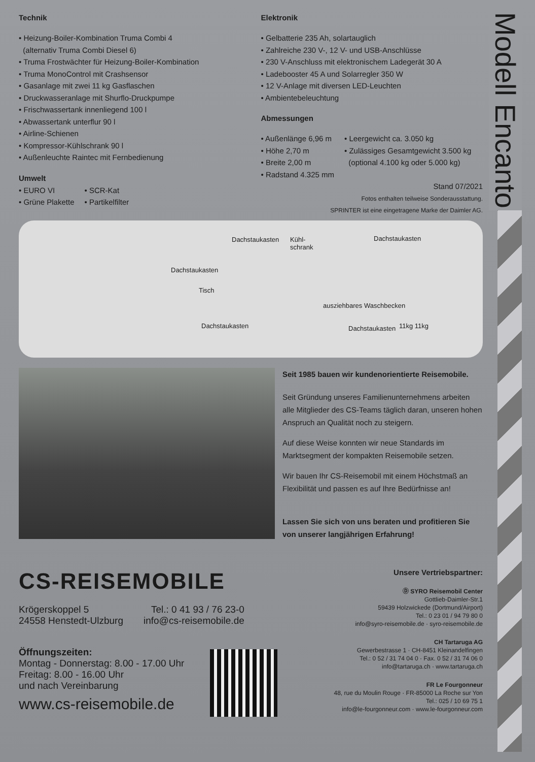Modell Encanto
Technik
Heizung-Boiler-Kombination Truma Combi 4
(alternativ Truma Combi Diesel 6)
Truma Frostwächter für Heizung-Boiler-Kombination
Truma MonoControl mit Crashsensor
Gasanlage mit zwei 11 kg Gasflaschen
Druckwasseranlage mit Shurflo-Druckpumpe
Frischwassertank innenliegend 100 l
Abwassertank unterflur 90 l
Airline-Schienen
Kompressor-Kühlschrank 90 l
Außenleuchte Raintec mit Fernbedienung
Umwelt
EURO VI
Grüne Plakette
SCR-Kat
Partikelfilter
Elektronik
Gelbatterie 235 Ah, solartauglich
Zahlreiche 230 V-, 12 V- und USB-Anschlüsse
230 V-Anschluss mit elektronischem Ladegerät 30 A
Ladebooster 45 A und Solarregler 350 W
12 V-Anlage mit diversen LED-Leuchten
Ambientebeleuchtung
Abmessungen
Außenlänge 6,96 m
Höhe 2,70 m
Breite 2,00 m
Radstand 4.325 mm
Leergewicht ca. 3.050 kg
Zulässiges Gesamtgewicht 3.500 kg
(optional 4.100 kg oder 5.000 kg)
Stand 07/2021
Fotos enthalten teilweise Sonderausstattung.
SPRINTER ist eine eingetragene Marke der Daimler AG.
Dachstaukasten Kühl-
schrank
Dachstaukasten
Dachstaukasten
Tisch
Dachstaukasten
ausziehbares Waschbecken
Dachstaukasten 11kg 11kg
Seit 1985 bauen wir kundenorientierte Reisemobile.
Seit Gründung unseres Familienunternehmens arbeiten alle Mitglieder des CS-Teams täglich daran, unseren hohen Anspruch an Qualität noch zu steigern.
Auf diese Weise konnten wir neue Standards im Marktsegment der kompakten Reisemobile setzen.
Wir bauen Ihr CS-Reisemobil mit einem Höchstmaß an Flexibilität und passen es auf Ihre Bedürfnisse an!
Lassen Sie sich von uns beraten und profitieren Sie von unserer langjährigen Erfahrung!
CS-REISEMOBILE
Krögerskoppel 5
24558 Henstedt-Ulzburg
Tel.: 0 41 93 / 76 23-0
info@cs-reisemobile.de
Öffnungszeiten:
Montag - Donnerstag: 8.00 - 17.00 Uhr
Freitag: 8.00 - 16.00 Uhr
und nach Vereinbarung
www.cs-reisemobile.de
Unsere Vertriebspartner:
Ⓓ SYRO Reisemobil Center
Gottlieb-Daimler-Str.1
59439 Holzwickede (Dortmund/Airport)
Tel.: 0 23 01 / 94 79 80 0
info@syro-reisemobile.de · syro-reisemobile.de
CH Tartaruga AG
Gewerbestrasse 1 · CH-8451 Kleinandelfingen
Tel.: 0 52 / 31 74 04 0 · Fax. 0 52 / 31 74 06 0
info@tartaruga.ch · www.tartaruga.ch
FR Le Fourgonneur
48, rue du Moulin Rouge · FR-85000 La Roche sur Yon
Tel.: 025 / 10 69 75 1
info@le-fourgonneur.com · www.le-fourgonneur.com